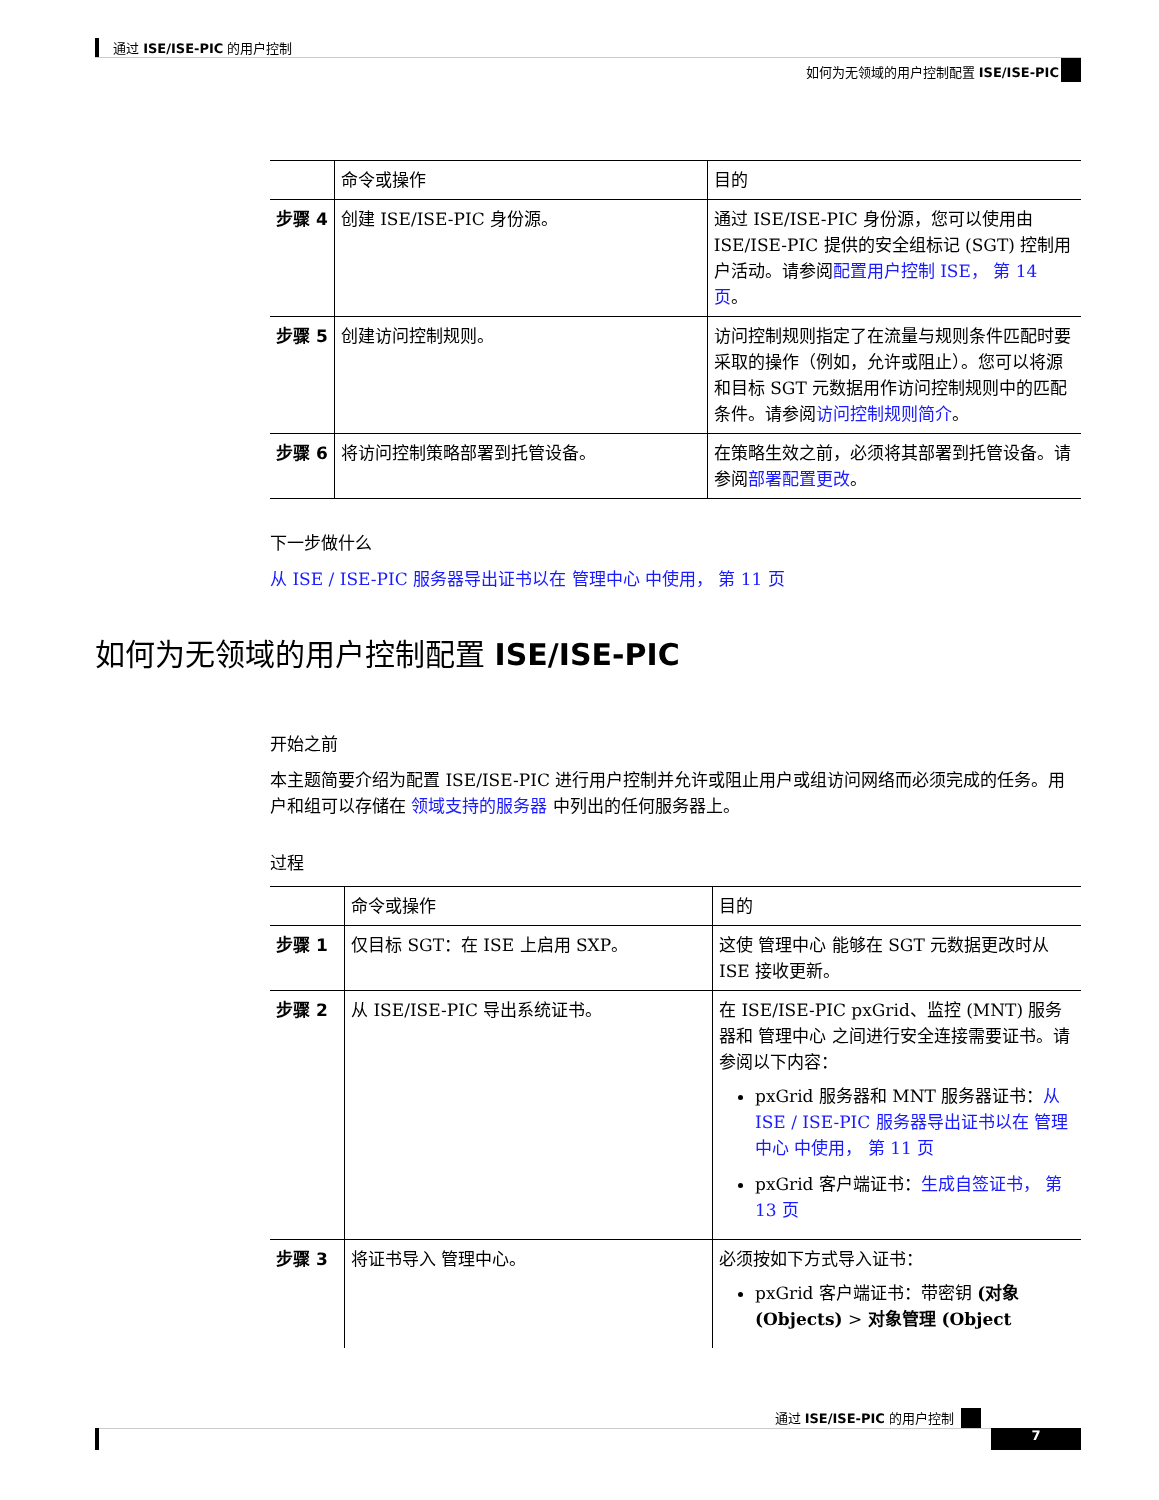通过 ISE/ISE-PIC 的用户控制
如何为无领域的用户控制配置 ISE/ISE-PIC
| | 命令或操作 | 目的 |
| --- | --- | --- |
| 步骤 4 | 创建 ISE/ISE-PIC 身份源。 | 通过 ISE/ISE-PIC 身份源，您可以使用由 ISE/ISE-PIC 提供的安全组标记 (SGT) 控制用户活动。请参阅 配置用户控制 ISE， 第 14 页 。 |
| 步骤 5 | 创建访问控制规则。 | 访问控制规则指定了在流量与规则条件匹配时要采取的操作（例如，允许或阻止）。您可以将源和目标 SGT 元数据用作访问控制规则中的匹配条件。请参阅 访问控制规则简介 。 |
| 步骤 6 | 将访问控制策略部署到托管设备。 | 在策略生效之前，必须将其部署到托管设备。请参阅 部署配置更改 。 |
下一步做什么
从 ISE / ISE-PIC 服务器导出证书以在 管理中心 中使用， 第 11 页
如何为无领域的用户控制配置 ISE/ISE-PIC
开始之前
本主题简要介绍为配置 ISE/ISE-PIC 进行用户控制并允许或阻止用户或组访问网络而必须完成的任务。用户和组可以存储在 领域支持的服务器 中列出的任何服务器上。
过程
| | 命令或操作 | 目的 |
| --- | --- | --- |
| 步骤 1 | 仅目标 SGT：在 ISE 上启用 SXP。 | 这使 管理中心 能够在 SGT 元数据更改时从 ISE 接收更新。 |
| 步骤 2 | 从 ISE/ISE-PIC 导出系统证书。 | 在 ISE/ISE-PIC pxGrid、监控 (MNT) 服务器和 管理中心 之间进行安全连接需要证书。请参阅以下内容： pxGrid 服务器和 MNT 服务器证书： 从 ISE / ISE-PIC 服务器导出证书以在 管理中心 中使用， 第 11 页 pxGrid 客户端证书： 生成自签证书， 第 13 页 |
| 步骤 3 | 将证书导入 管理中心。 | 必须按如下方式导入证书： pxGrid 客户端证书：带密钥 (对象 (Objects) > 对象管理 (Object |
通过 ISE/ISE-PIC 的用户控制
7